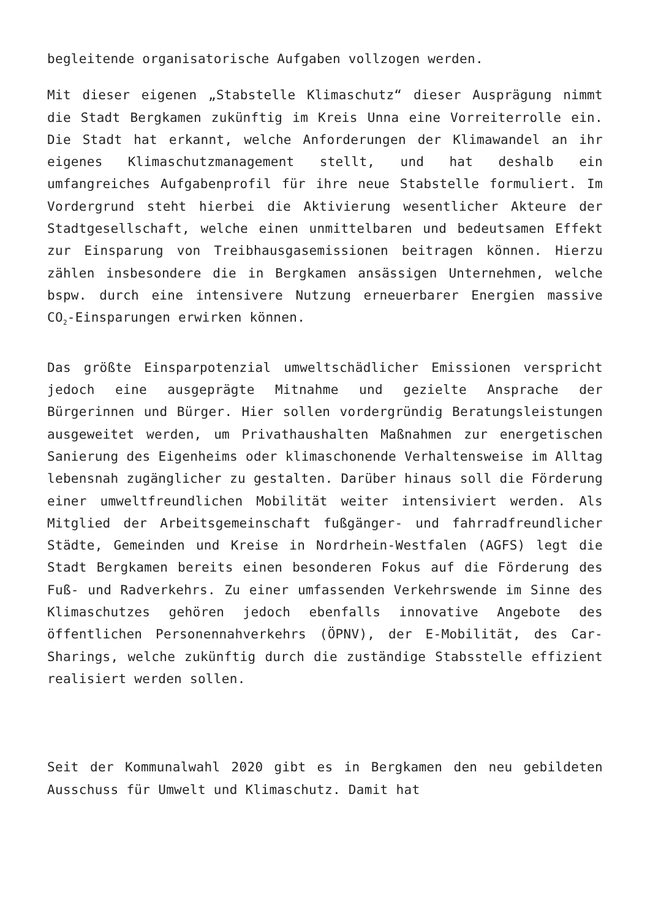begleitende organisatorische Aufgaben vollzogen werden.
Mit dieser eigenen „Stabstelle Klimaschutz“ dieser Ausprägung nimmt die Stadt Bergkamen zukünftig im Kreis Unna eine Vorreiterrolle ein. Die Stadt hat erkannt, welche Anforderungen der Klimawandel an ihr eigenes Klimaschutzmanagement stellt, und hat deshalb ein umfangreiches Aufgabenprofil für ihre neue Stabstelle formuliert. Im Vordergrund steht hierbei die Aktivierung wesentlicher Akteure der Stadtgesellschaft, welche einen unmittelbaren und bedeutsamen Effekt zur Einsparung von Treibhausgasemissionen beitragen können. Hierzu zählen insbesondere die in Bergkamen ansässigen Unternehmen, welche bspw. durch eine intensivere Nutzung erneuerbarer Energien massive CO<sub>2</sub>-Einsparungen erwirken können.
Das größte Einsparpotenzial umweltschädlicher Emissionen verspricht jedoch eine ausgeprägte Mitnahme und gezielte Ansprache der Bürgerinnen und Bürger. Hier sollen vordergründig Beratungsleistungen ausgeweitet werden, um Privathaushalten Maßnahmen zur energetischen Sanierung des Eigenheims oder klimaschonende Verhaltensweise im Alltag lebensnah zugänglicher zu gestalten. Darüber hinaus soll die Förderung einer umweltfreundlichen Mobilität weiter intensiviert werden. Als Mitglied der Arbeitsgemeinschaft fußgänger- und fahrradfreundlicher Städte, Gemeinden und Kreise in Nordrhein-Westfalen (AGFS) legt die Stadt Bergkamen bereits einen besonderen Fokus auf die Förderung des Fuß- und Radverkehrs. Zu einer umfassenden Verkehrswende im Sinne des Klimaschutzes gehören jedoch ebenfalls innovative Angebote des öffentlichen Personennahverkehrs (ÖPNV), der E-Mobilität, des Car-Sharings, welche zukünftig durch die zuständige Stabsstelle effizient realisiert werden sollen.
Seit der Kommunalwahl 2020 gibt es in Bergkamen den neu gebildeten Ausschuss für Umwelt und Klimaschutz. Damit hat